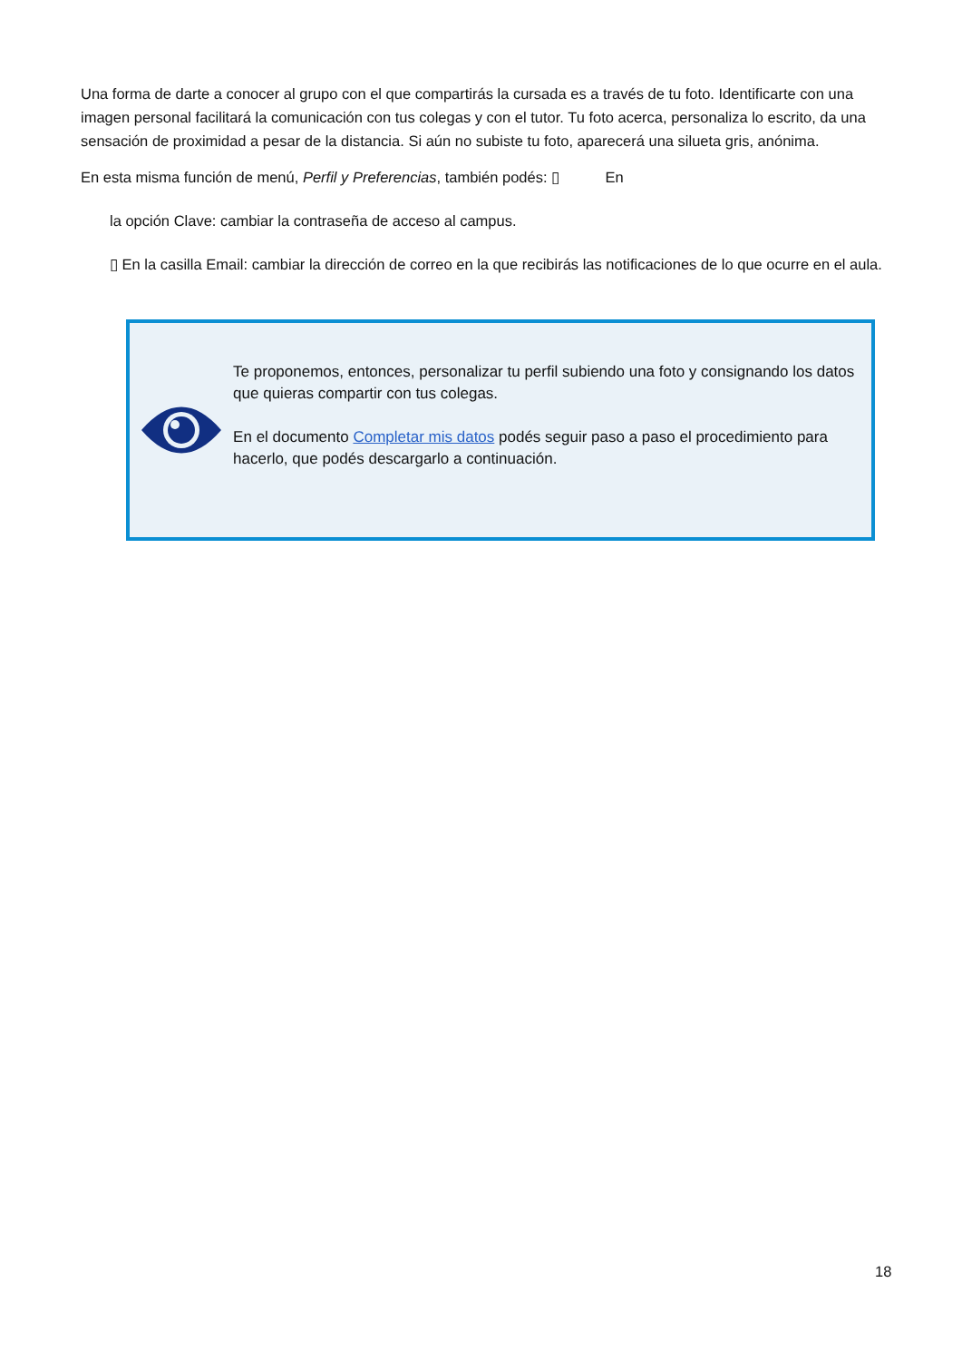Una forma de darte a conocer al grupo con el que compartirás la cursada es a través de tu foto. Identificarte con una imagen personal facilitará la comunicación con tus colegas y con el tutor. Tu foto acerca, personaliza lo escrito, da una sensación de proximidad a pesar de la distancia. Si aún no subiste tu foto, aparecerá una silueta gris, anónima.
En esta misma función de menú, Perfil y Preferencias, también podés: ▯ En
la opción Clave: cambiar la contraseña de acceso al campus.
▯ En la casilla Email: cambiar la dirección de correo en la que recibirás las notificaciones de lo que ocurre en el aula.
Te proponemos, entonces, personalizar tu perfil subiendo una foto y consignando los datos que quieras compartir con tus colegas.
En el documento Completar mis datos podés seguir paso a paso el procedimiento para hacerlo, que podés descargarlo a continuación.
18